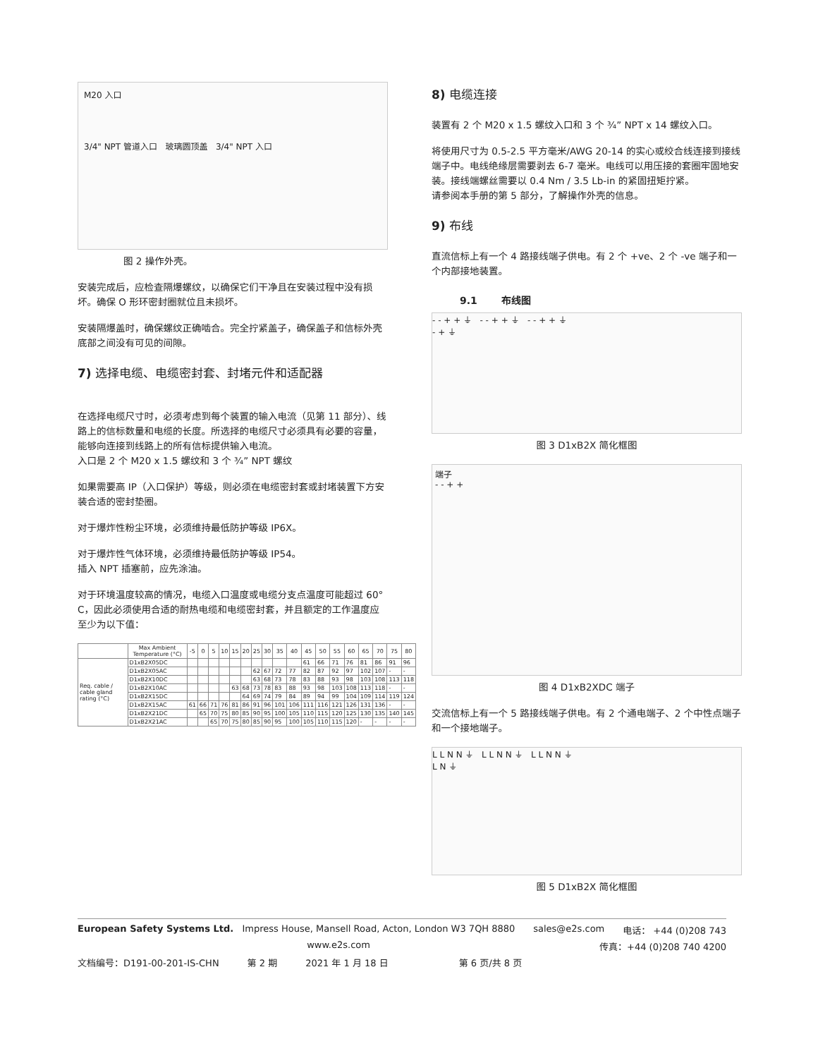M20 入口
3/4" NPT 管道入口 玻璃圆顶盖 3/4" NPT 入口
图 2 操作外壳。
安装完成后，应检查隔爆螺纹，以确保它们干净且在安装过程中没有损坏。确保 O 形环密封圈就位且未损坏。
安装隔爆盖时，确保螺纹正确啮合。完全拧紧盖子，确保盖子和信标外壳底部之间没有可见的间隙。
7) 选择电缆、电缆密封套、封堵元件和适配器
在选择电缆尺寸时，必须考虑到每个装置的输入电流（见第 11 部分）、线路上的信标数量和电缆的长度。所选择的电缆尺寸必须具有必要的容量，能够向连接到线路上的所有信标提供输入电流。
入口是 2 个 M20 x 1.5 螺纹和 3 个 ¾” NPT 螺纹
如果需要高 IP（入口保护）等级，则必须在电缆密封套或封堵装置下方安装合适的密封垫圈。
对于爆炸性粉尘环境，必须维持最低防护等级 IP6X。
对于爆炸性气体环境，必须维持最低防护等级 IP54。
插入 NPT 插塞前，应先涂油。
对于环境温度较高的情况，电缆入口温度或电缆分支点温度可能超过 60° C，因此必须使用合适的耐热电缆和电缆密封套，并且额定的工作温度应至少为以下值：
| | Max Ambient Temperature (°C) | -5 | 0 | 5 | 10 | 15 | 20 | 25 | 30 | 35 | 40 | 45 | 50 | 55 | 60 | 65 | 70 | 75 | 80 |
| --- | --- | --- | --- | --- | --- | --- | --- | --- | --- | --- | --- | --- | --- | --- | --- | --- | --- | --- | --- |
| Req. cable / cable gland rating (°C) | D1xB2X05DC | | | | | | | | | | | 61 | 66 | 71 | 76 | 81 | 86 | 91 | 96 |
| | D1xB2X05AC | | | | | | | 62 | 67 | 72 | 77 | 82 | 87 | 92 | 97 | 102 | 107 | - | - |
| | D1xB2X10DC | | | | | | | 63 | 68 | 73 | 78 | 83 | 88 | 93 | 98 | 103 | 108 | 113 | 118 |
| | D1xB2X10AC | | | | | 63 | 68 | 73 | 78 | 83 | 88 | 93 | 98 | 103 | 108 | 113 | 118 | - | - |
| | D1xB2X15DC | | | | | | 64 | 69 | 74 | 79 | 84 | 89 | 94 | 99 | 104 | 109 | 114 | 119 | 124 |
| | D1xB2X15AC | 61 | 66 | 71 | 76 | 81 | 86 | 91 | 96 | 101 | 106 | 111 | 116 | 121 | 126 | 131 | 136 | - | - |
| | D1xB2X21DC | | 65 | 70 | 75 | 80 | 85 | 90 | 95 | 100 | 105 | 110 | 115 | 120 | 125 | 130 | 135 | 140 | 145 |
| | D1xB2X21AC | | | 65 | 70 | 75 | 80 | 85 | 90 | 95 | 100 | 105 | 110 | 115 | 120 | - | - | - | - |
8) 电缆连接
装置有 2 个 M20 x 1.5 螺纹入口和 3 个 ¾” NPT x 14 螺纹入口。
将使用尺寸为 0.5-2.5 平方毫米/AWG 20-14 的实心或绞合线连接到接线端子中。电线绝缘层需要剥去 6-7 毫米。电线可以用压接的套圈牢固地安装。接线端螺丝需要以 0.4 Nm / 3.5 Lb-in 的紧固扭矩拧紧。
请参阅本手册的第 5 部分，了解操作外壳的信息。
9) 布线
直流信标上有一个 4 路接线端子供电。有 2 个 +ve、2 个 -ve 端子和一个内部接地装置。
9.1 布线图
- - + + ⏚ - - + + ⏚ - - + + ⏚
- + ⏚
图 3 D1xB2X 简化框图
端子
- - + +
图 4 D1xB2XDC 端子
交流信标上有一个 5 路接线端子供电。有 2 个通电端子、2 个中性点端子和一个接地端子。
L L N N ⏚ L L N N ⏚ L L N N ⏚
L N ⏚
图 5 D1xB2X 简化框图
European Safety Systems Ltd. Impress House, Mansell Road, Acton, London W3 7QH 8880 sales@e2s.com 电话： +44 (0)208 743
www.e2s.com 传真：+44 (0)208 740 4200
文档编号：D191-00-201-IS-CHN 第 2 期 2021 年 1 月 18 日 第 6 页/共 8 页